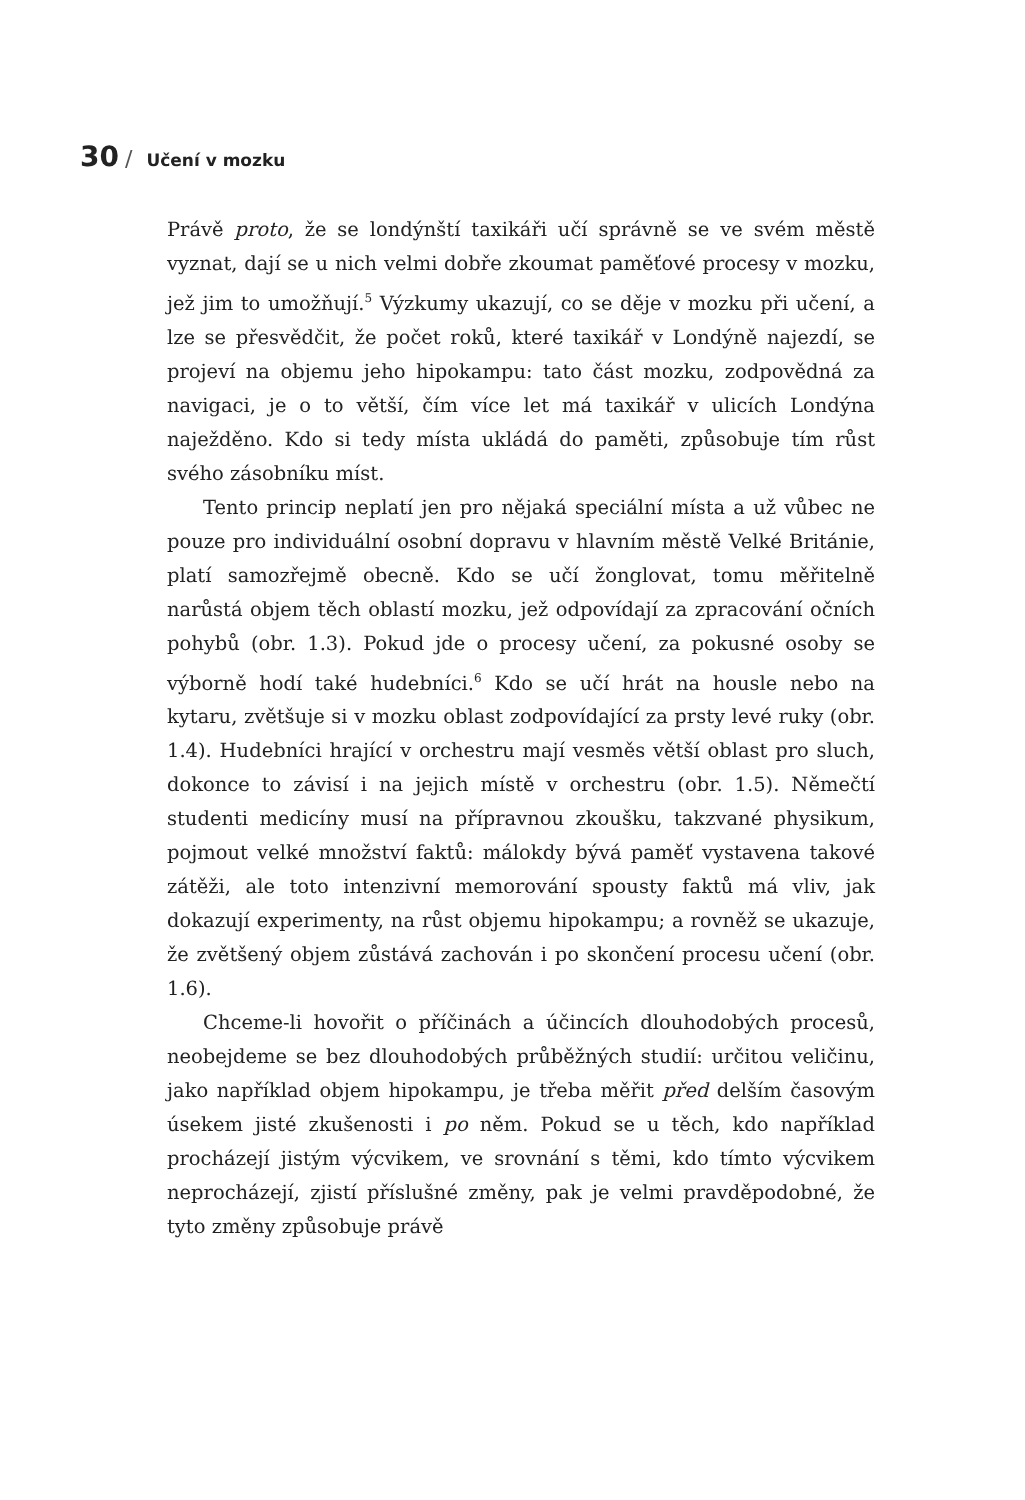30 / Učení v mozku
Právě proto, že se londýnští taxikáři učí správně se ve svém městě vyznat, dají se u nich velmi dobře zkoumat paměťové procesy v mozku, jež jim to umožňují.<sup>5</sup> Výzkumy ukazují, co se děje v mozku při učení, a lze se přesvědčit, že počet roků, které taxikář v Londýně najezdí, se projeví na objemu jeho hipokampu: tato část mozku, zodpovědná za navigaci, je o to větší, čím více let má taxikář v ulicích Londýna naježděno. Kdo si tedy místa ukládá do paměti, způsobuje tím růst svého zásobníku míst.
Tento princip neplatí jen pro nějaká speciální místa a už vůbec ne pouze pro individuální osobní dopravu v hlavním městě Velké Británie, platí samozřejmě obecně. Kdo se učí žonglovat, tomu měřitelně narůstá objem těch oblastí mozku, jež odpovídají za zpracování očních pohybů (obr. 1.3). Pokud jde o procesy učení, za pokusné osoby se výborně hodí také hudebníci.<sup>6</sup> Kdo se učí hrát na housle nebo na kytaru, zvětšuje si v mozku oblast zodpovídající za prsty levé ruky (obr. 1.4). Hudebníci hrající v orchestru mají vesměs větší oblast pro sluch, dokonce to závisí i na jejich místě v orchestru (obr. 1.5). Němečtí studenti medicíny musí na přípravnou zkoušku, takzvané physikum, pojmout velké množství faktů: málokdy bývá paměť vystavena takové zátěži, ale toto intenzivní memorování spousty faktů má vliv, jak dokazují experimenty, na růst objemu hipokampu; a rovněž se ukazuje, že zvětšený objem zůstává zachován i po skončení procesu učení (obr. 1.6).
Chceme-li hovořit o příčinách a účincích dlouhodobých procesů, neobejdeme se bez dlouhodobých průběžných studií: určitou veličinu, jako například objem hipokampu, je třeba měřit před delším časovým úsekem jisté zkušenosti i po něm. Pokud se u těch, kdo například procházejí jistým výcvikem, ve srovnání s těmi, kdo tímto výcvikem neprocházejí, zjistí příslušné změny, pak je velmi pravděpodobné, že tyto změny způsobuje právě